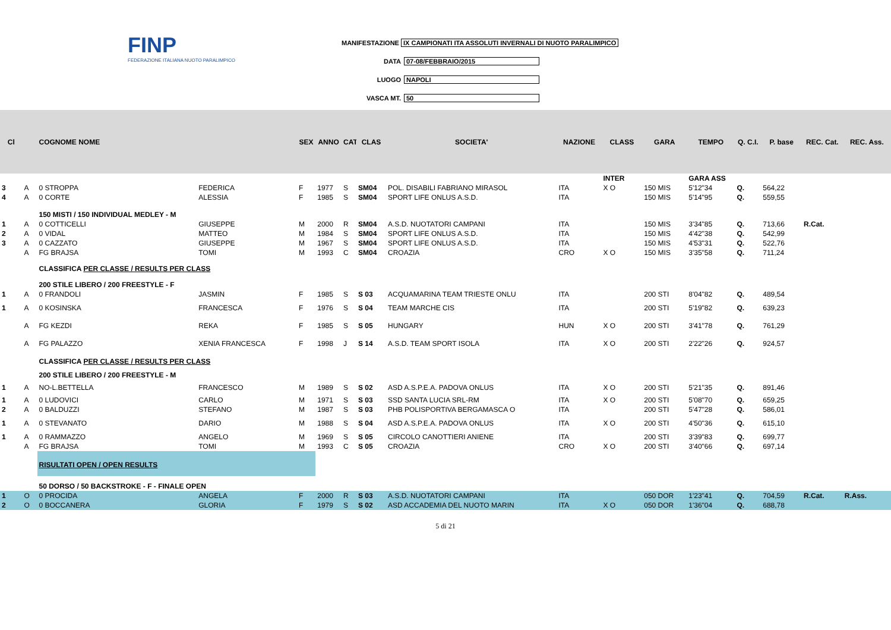FINP
FEDERAZIONE ITALIANA NUOTO PARALIMPICO
MANIFESTAZIONE IX CAMPIONATI ITA ASSOLUTI INVERNALI DI NUOTO PARALIMPICO
DATA 07-08/FEBBRAIO/2015
LUOGO NAPOLI
VASCA MT. 50
| Cl | | COGNOME NOME | | SEX | ANNO | CAT | CLAS | SOCIETA' | NAZIONE | CLASS | GARA | TEMPO | Q. C.I. | P. base | REC. Cat. | REC. Ass. |
| --- | --- | --- | --- | --- | --- | --- | --- | --- | --- | --- | --- | --- | --- | --- | --- | --- |
| | | | | | | | | | | INTER | | GARA ASS | | | | |
| 3 | A | 0 STROPPA | FEDERICA | F | 1977 | S | SM04 | POL. DISABILI FABRIANO MIRASOL | ITA | X O | 150 MIS | 5'12"34 | Q. | 564,22 | | |
| 4 | A | 0 CORTE | ALESSIA | F | 1985 | S | SM04 | SPORT LIFE ONLUS A.S.D. | ITA | | 150 MIS | 5'14"95 | Q. | 559,55 | | |
| | | 150 MISTI / 150 INDIVIDUAL MEDLEY - M | | | | | | | | | | | | | | |
| 1 | A | 0 COTTICELLI | GIUSEPPE | M | 2000 | R | SM04 | A.S.D. NUOTATORI CAMPANI | ITA | | 150 MIS | 3'34"85 | Q. | 713,66 | R.Cat. | |
| 2 | A | 0 VIDAL | MATTEO | M | 1984 | S | SM04 | SPORT LIFE ONLUS A.S.D. | ITA | | 150 MIS | 4'42"38 | Q. | 542,99 | | |
| 3 | A | 0 CAZZATO | GIUSEPPE | M | 1967 | S | SM04 | SPORT LIFE ONLUS A.S.D. | ITA | | 150 MIS | 4'53"31 | Q. | 522,76 | | |
| | A | FG BRAJSA | TOMI | M | 1993 | C | SM04 | CROAZIA | CRO | X O | 150 MIS | 3'35"58 | Q. | 711,24 | | |
| | | CLASSIFICA PER CLASSE / RESULTS PER CLASS | | | | | | | | | | | | | | |
| | | 200 STILE LIBERO / 200 FREESTYLE - F | | | | | | | | | | | | | | |
| 1 | A | 0 FRANDOLI | JASMIN | F | 1985 | S | S 03 | ACQUAMARINA TEAM TRIESTE ONLU | ITA | | 200 STI | 8'04"82 | Q. | 489,54 | | |
| 1 | A | 0 KOSINSKA | FRANCESCA | F | 1976 | S | S 04 | TEAM MARCHE CIS | ITA | | 200 STI | 5'19"82 | Q. | 639,23 | | |
| | A | FG KEZDI | REKA | F | 1985 | S | S 05 | HUNGARY | HUN | X O | 200 STI | 3'41"78 | Q. | 761,29 | | |
| | A | FG PALAZZO | XENIA FRANCESCA | F | 1998 | J | S 14 | A.S.D. TEAM SPORT ISOLA | ITA | X O | 200 STI | 2'22"26 | Q. | 924,57 | | |
| | | CLASSIFICA PER CLASSE / RESULTS PER CLASS | | | | | | | | | | | | | | |
| | | 200 STILE LIBERO / 200 FREESTYLE - M | | | | | | | | | | | | | | |
| 1 | A | NO-L.BETTELLA | FRANCESCO | M | 1989 | S | S 02 | ASD A.S.P.E.A. PADOVA ONLUS | ITA | X O | 200 STI | 5'21"35 | Q. | 891,46 | | |
| 1 | A | 0 LUDOVICI | CARLO | M | 1971 | S | S 03 | SSD SANTA LUCIA SRL-RM | ITA | X O | 200 STI | 5'08"70 | Q. | 659,25 | | |
| 2 | A | 0 BALDUZZI | STEFANO | M | 1987 | S | S 03 | PHB POLISPORTIVA BERGAMASCA O | ITA | | 200 STI | 5'47"28 | Q. | 586,01 | | |
| 1 | A | 0 STEVANATO | DARIO | M | 1988 | S | S 04 | ASD A.S.P.E.A. PADOVA ONLUS | ITA | X O | 200 STI | 4'50"36 | Q. | 615,10 | | |
| 1 | A | 0 RAMMAZZO | ANGELO | M | 1969 | S | S 05 | CIRCOLO CANOTTIERI ANIENE | ITA | | 200 STI | 3'39"83 | Q. | 699,77 | | |
| | A | FG BRAJSA | TOMI | M | 1993 | C | S 05 | CROAZIA | CRO | X O | 200 STI | 3'40"66 | Q. | 697,14 | | |
| | | RISULTATI OPEN / OPEN RESULTS | | | | | | | | | | | | | | |
| | | 50 DORSO / 50 BACKSTROKE - F - FINALE OPEN | | | | | | | | | | | | | | |
| 1 | O | 0 PROCIDA | ANGELA | F | 2000 | R | S 03 | A.S.D. NUOTATORI CAMPANI | ITA | | 050 DOR | 1'23"41 | Q. | 704,59 | R.Cat. | R.Ass. |
| 2 | O | 0 BOCCANERA | GLORIA | F | 1979 | S | S 02 | ASD ACCADEMIA DEL NUOTO MARIN | ITA | X O | 050 DOR | 1'36"04 | Q. | 688,78 | | |
5 di 21